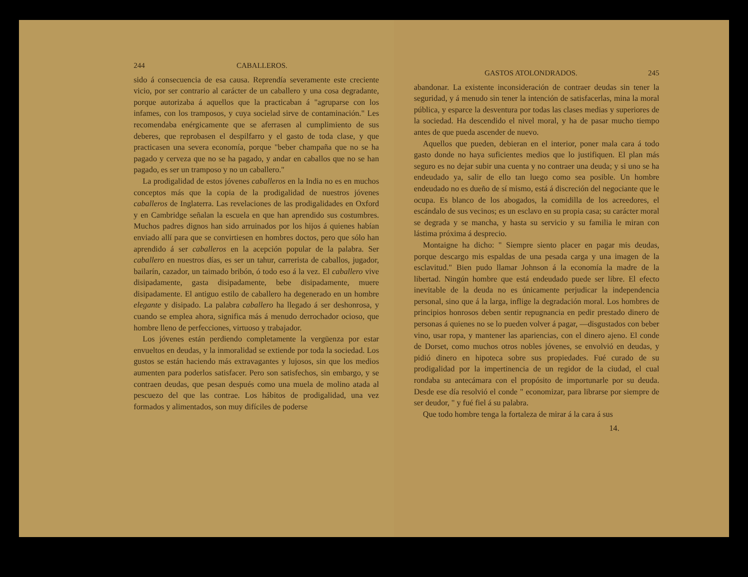244 CABALLEROS.
sido á consecuencia de esa causa. Reprendía severamente este creciente vicio, por ser contrario al carácter de un caballero y una cosa degradante, porque autorizaba á aquellos que la practicaban á "agruparse con los infames, con los tramposos, y cuya socielad sirve de contaminación." Les recomendaba enérgicamente que se aferrasen al cumplimiento de sus deberes, que reprobasen el despilfarro y el gasto de toda clase, y que practicasen una severa economía, porque "beber champaña que no se ha pagado y cerveza que no se ha pagado, y andar en caballos que no se han pagado, es ser un tramposo y no un caballero."
La prodigalidad de estos jóvenes caballeros en la India no es en muchos conceptos más que la copia de la prodigalidad de nuestros jóvenes caballeros de Inglaterra. Las revelaciones de las prodigalidades en Oxford y en Cambridge señalan la escuela en que han aprendido sus costumbres. Muchos padres dignos han sido arruinados por los hijos á quienes habían enviado allí para que se convirtiesen en hombres doctos, pero que sólo han aprendido á ser caballeros en la acepción popular de la palabra. Ser caballero en nuestros días, es ser un tahur, carrerista de caballos, jugador, bailarín, cazador, un taimado bribón, ó todo eso á la vez. El caballero vive disipadamente, gasta disipadamente, bebe disipadamente, muere disipadamente. El antiguo estilo de caballero ha degenerado en un hombre elegante y disipado. La palabra caballero ha llegado á ser deshonrosa, y cuando se emplea ahora, significa más á menudo derrochador ocioso, que hombre lleno de perfecciones, virtuoso y trabajador.
Los jóvenes están perdiendo completamente la vergüenza por estar envueltos en deudas, y la inmoralidad se extiende por toda la sociedad. Los gustos se están haciendo más extravagantes y lujosos, sin que los medios aumenten para poderlos satisfacer. Pero son satisfechos, sin embargo, y se contraen deudas, que pesan después como una muela de molino atada al pescuezo del que las contrae. Los hábitos de prodigalidad, una vez formados y alimentados, son muy difíciles de poderse
GASTOS ATOLONDRADOS. 245
abandonar. La existente inconsideración de contraer deudas sin tener la seguridad, y á menudo sin tener la intención de satisfacerlas, mina la moral pública, y esparce la desventura por todas las clases medias y superiores de la sociedad. Ha descendido el nivel moral, y ha de pasar mucho tiempo antes de que pueda ascender de nuevo.
Aquellos que pueden, debieran en el interior, poner mala cara á todo gasto donde no haya suficientes medios que lo justifiquen. El plan más seguro es no dejar subir una cuenta y no contraer una deuda; y si uno se ha endeudado ya, salir de ello tan luego como sea posible. Un hombre endeudado no es dueño de sí mismo, está á discreción del negociante que le ocupa. Es blanco de los abogados, la comidilla de los acreedores, el escándalo de sus vecinos; es un esclavo en su propia casa; su carácter moral se degrada y se mancha, y hasta su servicio y su familia le miran con lástima próxima á desprecio.
Montaigne ha dicho: " Siempre siento placer en pagar mis deudas, porque descargo mis espaldas de una pesada carga y una imagen de la esclavitud." Bien pudo llamar Johnson á la economía la madre de la libertad. Ningún hombre que está endeudado puede ser libre. El efecto inevitable de la deuda no es únicamente perjudicar la independencia personal, sino que á la larga, inflige la degradación moral. Los hombres de principios honrosos deben sentir repugnancia en pedir prestado dinero de personas á quienes no se lo pueden volver á pagar, —disgustados con beber vino, usar ropa, y mantener las apariencias, con el dinero ajeno. El conde de Dorset, como muchos otros nobles jóvenes, se envolvió en deudas, y pidió dinero en hipoteca sobre sus propiedades. Fué curado de su prodigalidad por la impertinencia de un regidor de la ciudad, el cual rondaba su antecámara con el propósito de importunarle por su deuda. Desde ese día resolvió el conde " economizar, para librarse por siempre de ser deudor, " y fué fiel á su palabra.
Que todo hombre tenga la fortaleza de mirar á la cara á sus
14.